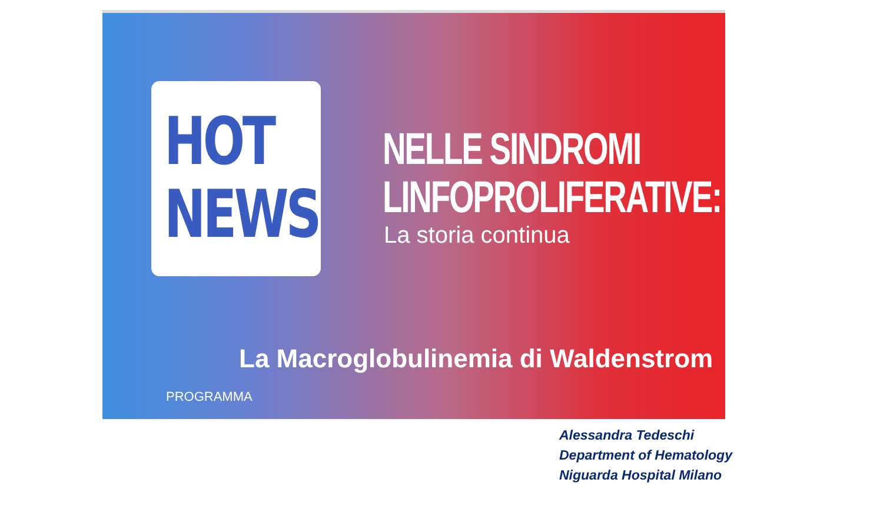HOT
NEWS
NELLE SINDROMI
LINFOPROLIFERATIVE:
La storia continua
La Macroglobulinemia di Waldenstrom
PROGRAMMA
Alessandra Tedeschi
Department of Hematology
Niguarda Hospital Milano